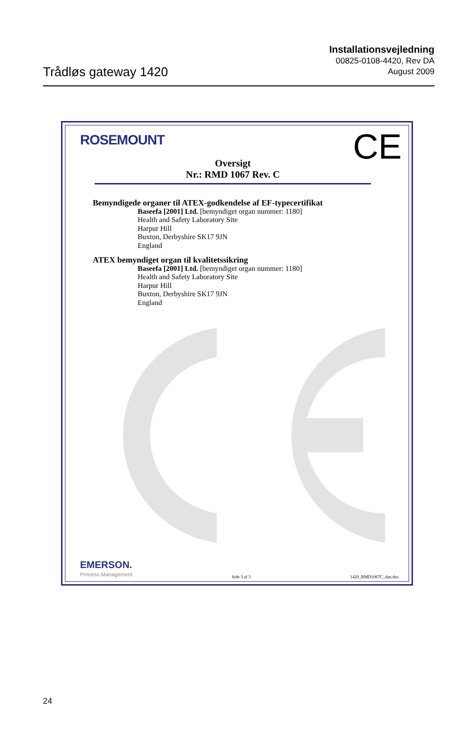Trådløs gateway 1420
Installationsvejledning
00825-0108-4420, Rev DA
August 2009
ROSEMOUNT CE
Oversigt
Nr.: RMD 1067 Rev. C
Bemyndigede organer til ATEX-godkendelse af EF-typecertifikat
Baseefa [2001] Ltd. [bemyndiget organ nummer: 1180]
Health and Safety Laboratory Site
Harpur Hill
Buxton, Derbyshire SK17 9JN
England
ATEX bemyndiget organ til kvalitetssikring
Baseefa [2001] Ltd. [bemyndiget organ nummer: 1180]
Health and Safety Laboratory Site
Harpur Hill
Buxton, Derbyshire SK17 9JN
England
EMERSON.
Process Management
Side 3 af 3
1420_RMD1067C_dan.doc
24